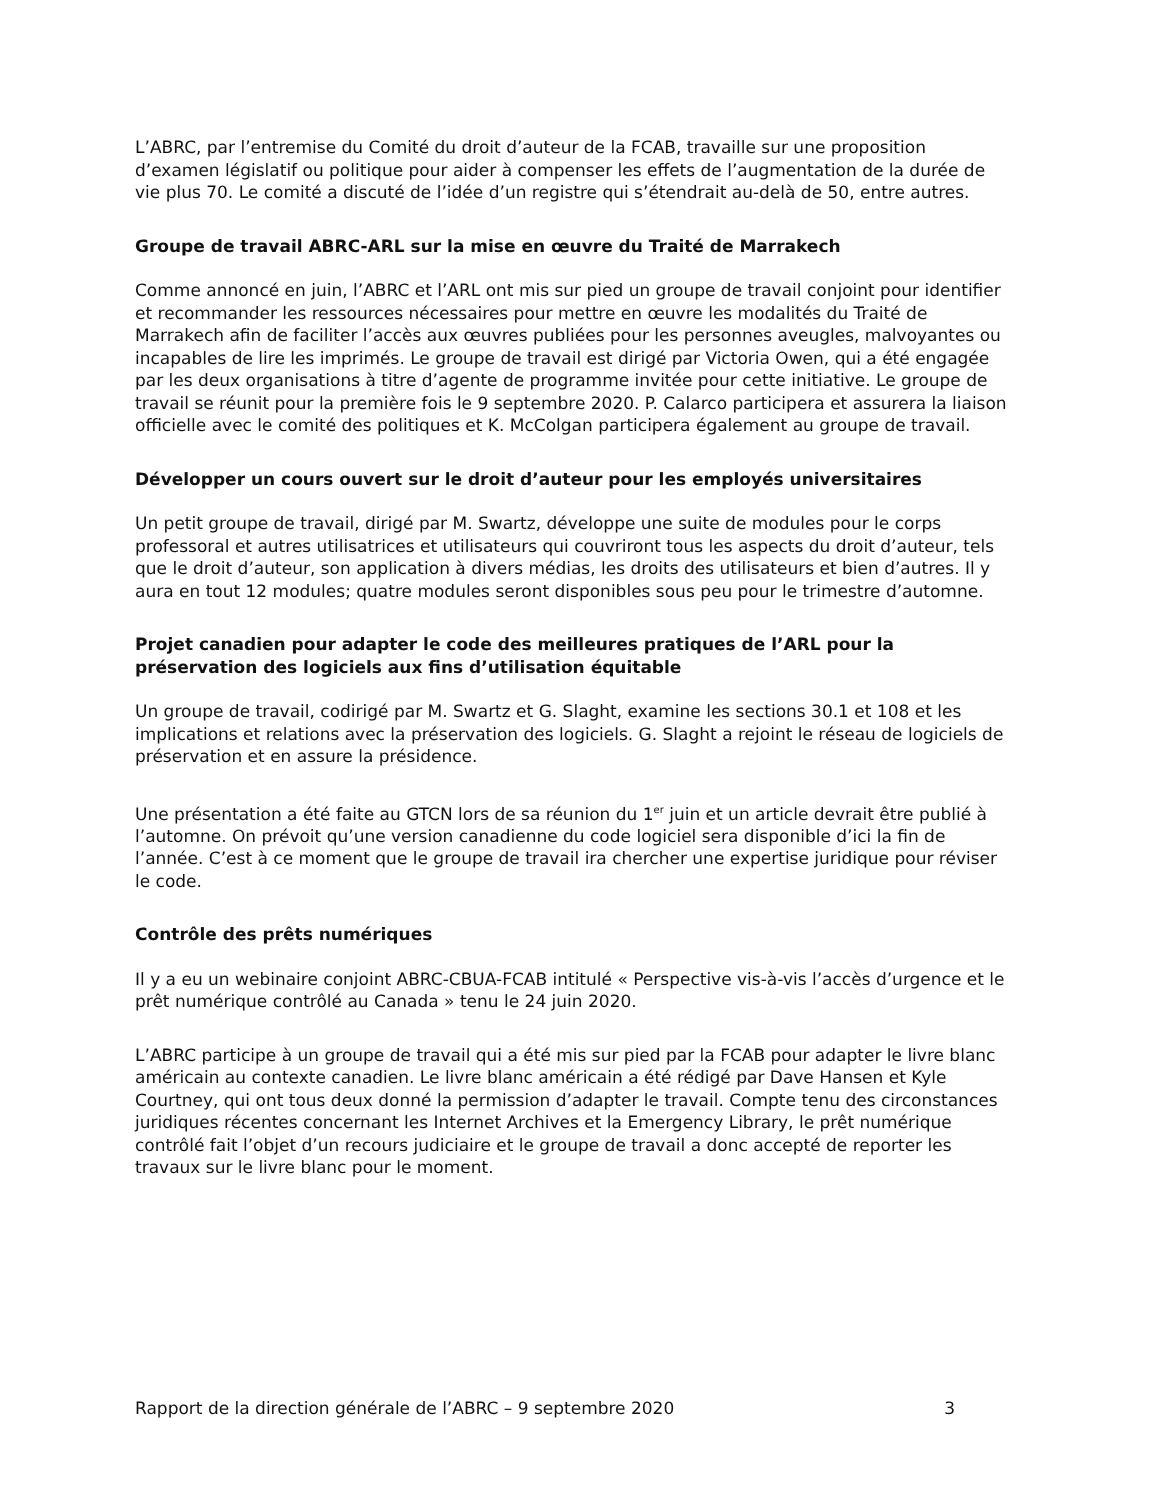L’ABRC, par l’entremise du Comité du droit d’auteur de la FCAB, travaille sur une proposition d’examen législatif ou politique pour aider à compenser les effets de l’augmentation de la durée de vie plus 70. Le comité a discuté de l’idée d’un registre qui s’étendrait au-delà de 50, entre autres.
Groupe de travail ABRC-ARL sur la mise en œuvre du Traité de Marrakech
Comme annoncé en juin, l’ABRC et l’ARL ont mis sur pied un groupe de travail conjoint pour identifier et recommander les ressources nécessaires pour mettre en œuvre les modalités du Traité de Marrakech afin de faciliter l’accès aux œuvres publiées pour les personnes aveugles, malvoyantes ou incapables de lire les imprimés. Le groupe de travail est dirigé par Victoria Owen, qui a été engagée par les deux organisations à titre d’agente de programme invitée pour cette initiative. Le groupe de travail se réunit pour la première fois le 9 septembre 2020. P. Calarco participera et assurera la liaison officielle avec le comité des politiques et K. McColgan participera également au groupe de travail.
Développer un cours ouvert sur le droit d’auteur pour les employés universitaires
Un petit groupe de travail, dirigé par M. Swartz, développe une suite de modules pour le corps professoral et autres utilisatrices et utilisateurs qui couvriront tous les aspects du droit d’auteur, tels que le droit d’auteur, son application à divers médias, les droits des utilisateurs et bien d’autres. Il y aura en tout 12 modules; quatre modules seront disponibles sous peu pour le trimestre d’automne.
Projet canadien pour adapter le code des meilleures pratiques de l’ARL pour la préservation des logiciels aux fins d’utilisation équitable
Un groupe de travail, codirigé par M. Swartz et G. Slaght, examine les sections 30.1 et 108 et les implications et relations avec la préservation des logiciels. G. Slaght a rejoint le réseau de logiciels de préservation et en assure la présidence.
Une présentation a été faite au GTCN lors de sa réunion du 1<sup>er</sup> juin et un article devrait être publié à l’automne. On prévoit qu’une version canadienne du code logiciel sera disponible d’ici la fin de l’année. C’est à ce moment que le groupe de travail ira chercher une expertise juridique pour réviser le code.
Contrôle des prêts numériques
Il y a eu un webinaire conjoint ABRC-CBUA-FCAB intitulé « Perspective vis-à-vis l’accès d’urgence et le prêt numérique contrôlé au Canada » tenu le 24 juin 2020.
L’ABRC participe à un groupe de travail qui a été mis sur pied par la FCAB pour adapter le livre blanc américain au contexte canadien. Le livre blanc américain a été rédigé par Dave Hansen et Kyle Courtney, qui ont tous deux donné la permission d’adapter le travail. Compte tenu des circonstances juridiques récentes concernant les Internet Archives et la Emergency Library, le prêt numérique contrôlé fait l’objet d’un recours judiciaire et le groupe de travail a donc accepté de reporter les travaux sur le livre blanc pour le moment.
Rapport de la direction générale de l’ABRC – 9 septembre 2020 3